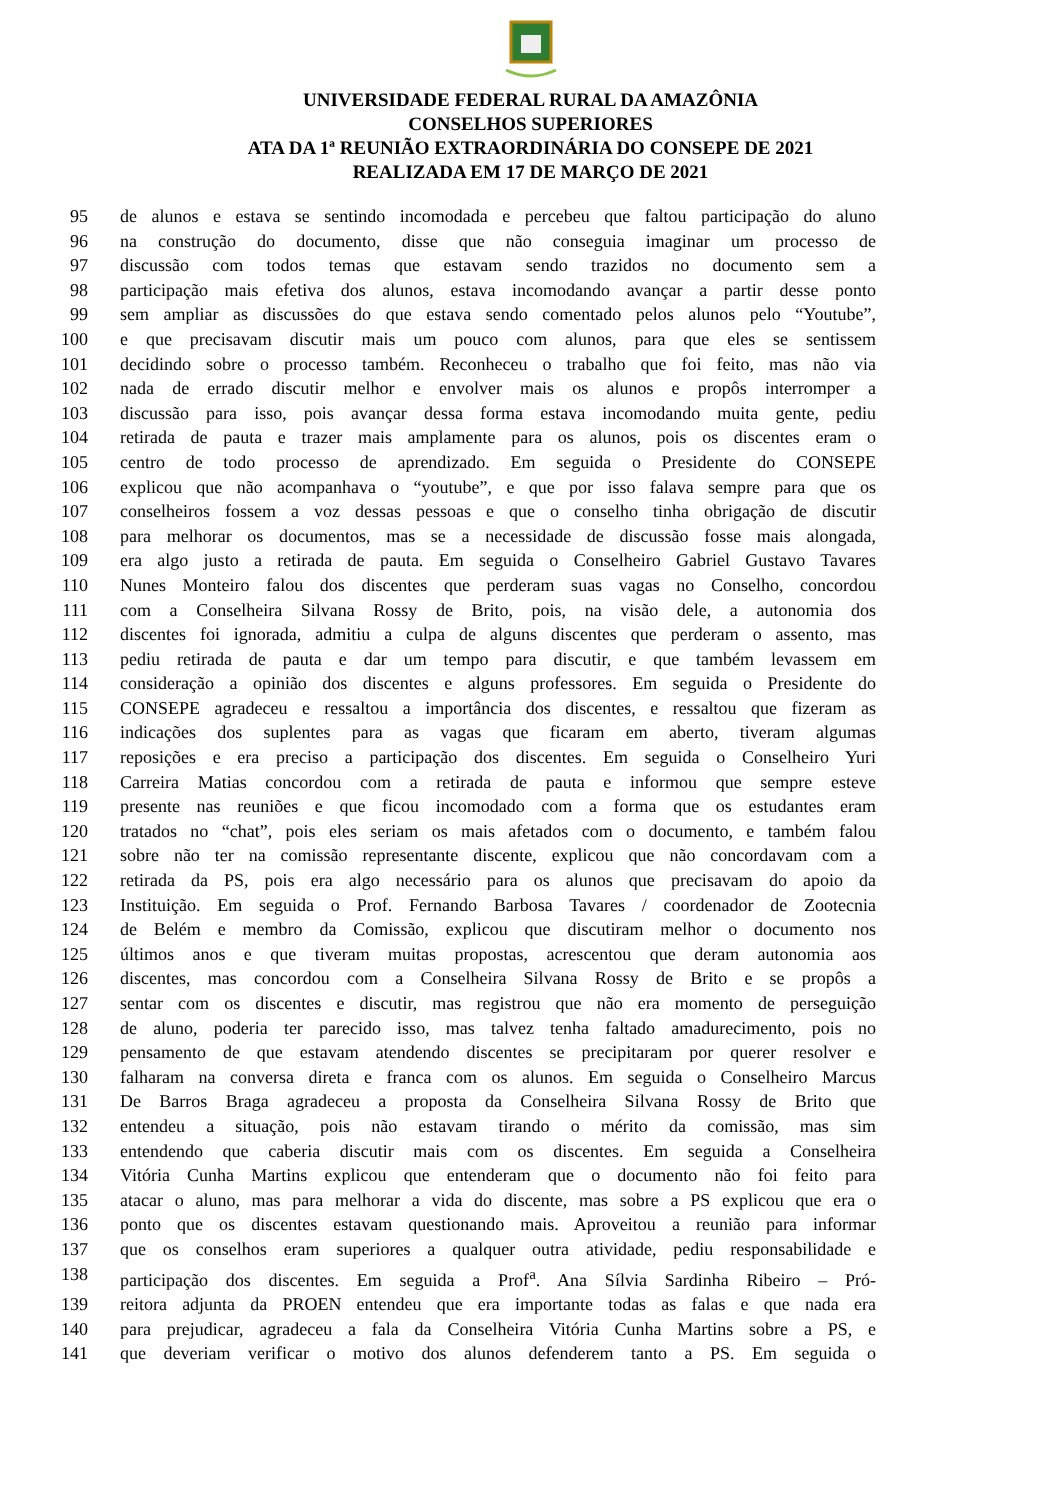UNIVERSIDADE FEDERAL RURAL DA AMAZÔNIA
CONSELHOS SUPERIORES
ATA DA 1ª REUNIÃO EXTRAORDINÁRIA DO CONSEPE DE 2021
REALIZADA EM 17 DE MARÇO DE 2021
95 de alunos e estava se sentindo incomodada e percebeu que faltou participação do aluno
96 na construção do documento, disse que não conseguia imaginar um processo de
97 discussão com todos temas que estavam sendo trazidos no documento sem a
98 participação mais efetiva dos alunos, estava incomodando avançar a partir desse ponto
99 sem ampliar as discussões do que estava sendo comentado pelos alunos pelo “Youtube”,
100 e que precisavam discutir mais um pouco com alunos, para que eles se sentissem
101 decidindo sobre o processo também. Reconheceu o trabalho que foi feito, mas não via
102 nada de errado discutir melhor e envolver mais os alunos e propôs interromper a
103 discussão para isso, pois avançar dessa forma estava incomodando muita gente, pediu
104 retirada de pauta e trazer mais amplamente para os alunos, pois os discentes eram o
105 centro de todo processo de aprendizado. Em seguida o Presidente do CONSEPE
106 explicou que não acompanhava o “youtube”, e que por isso falava sempre para que os
107 conselheiros fossem a voz dessas pessoas e que o conselho tinha obrigação de discutir
108 para melhorar os documentos, mas se a necessidade de discussão fosse mais alongada,
109 era algo justo a retirada de pauta. Em seguida o Conselheiro Gabriel Gustavo Tavares
110 Nunes Monteiro falou dos discentes que perderam suas vagas no Conselho, concordou
111 com a Conselheira Silvana Rossy de Brito, pois, na visão dele, a autonomia dos
112 discentes foi ignorada, admitiu a culpa de alguns discentes que perderam o assento, mas
113 pediu retirada de pauta e dar um tempo para discutir, e que também levassem em
114 consideração a opinião dos discentes e alguns professores. Em seguida o Presidente do
115 CONSEPE agradeceu e ressaltou a importância dos discentes, e ressaltou que fizeram as
116 indicações dos suplentes para as vagas que ficaram em aberto, tiveram algumas
117 reposições e era preciso a participação dos discentes. Em seguida o Conselheiro Yuri
118 Carreira Matias concordou com a retirada de pauta e informou que sempre esteve
119 presente nas reuniões e que ficou incomodado com a forma que os estudantes eram
120 tratados no “chat”, pois eles seriam os mais afetados com o documento, e também falou
121 sobre não ter na comissão representante discente, explicou que não concordavam com a
122 retirada da PS, pois era algo necessário para os alunos que precisavam do apoio da
123 Instituição. Em seguida o Prof. Fernando Barbosa Tavares / coordenador de Zootecnia
124 de Belém e membro da Comissão, explicou que discutiram melhor o documento nos
125 últimos anos e que tiveram muitas propostas, acrescentou que deram autonomia aos
126 discentes, mas concordou com a Conselheira Silvana Rossy de Brito e se propôs a
127 sentar com os discentes e discutir, mas registrou que não era momento de perseguição
128 de aluno, poderia ter parecido isso, mas talvez tenha faltado amadurecimento, pois no
129 pensamento de que estavam atendendo discentes se precipitaram por querer resolver e
130 falharam na conversa direta e franca com os alunos. Em seguida o Conselheiro Marcus
131 De Barros Braga agradeceu a proposta da Conselheira Silvana Rossy de Brito que
132 entendeu a situação, pois não estavam tirando o mérito da comissão, mas sim
133 entendendo que caberia discutir mais com os discentes. Em seguida a Conselheira
134 Vitória Cunha Martins explicou que entenderam que o documento não foi feito para
135 atacar o aluno, mas para melhorar a vida do discente, mas sobre a PS explicou que era o
136 ponto que os discentes estavam questionando mais. Aproveitou a reunião para informar
137 que os conselhos eram superiores a qualquer outra atividade, pediu responsabilidade e
138 participação dos discentes. Em seguida a Prof<sup>a</sup>. Ana Sílvia Sardinha Ribeiro – Pró-
139 reitora adjunta da PROEN entendeu que era importante todas as falas e que nada era
140 para prejudicar, agradeceu a fala da Conselheira Vitória Cunha Martins sobre a PS, e
141 que deveriam verificar o motivo dos alunos defenderem tanto a PS. Em seguida o